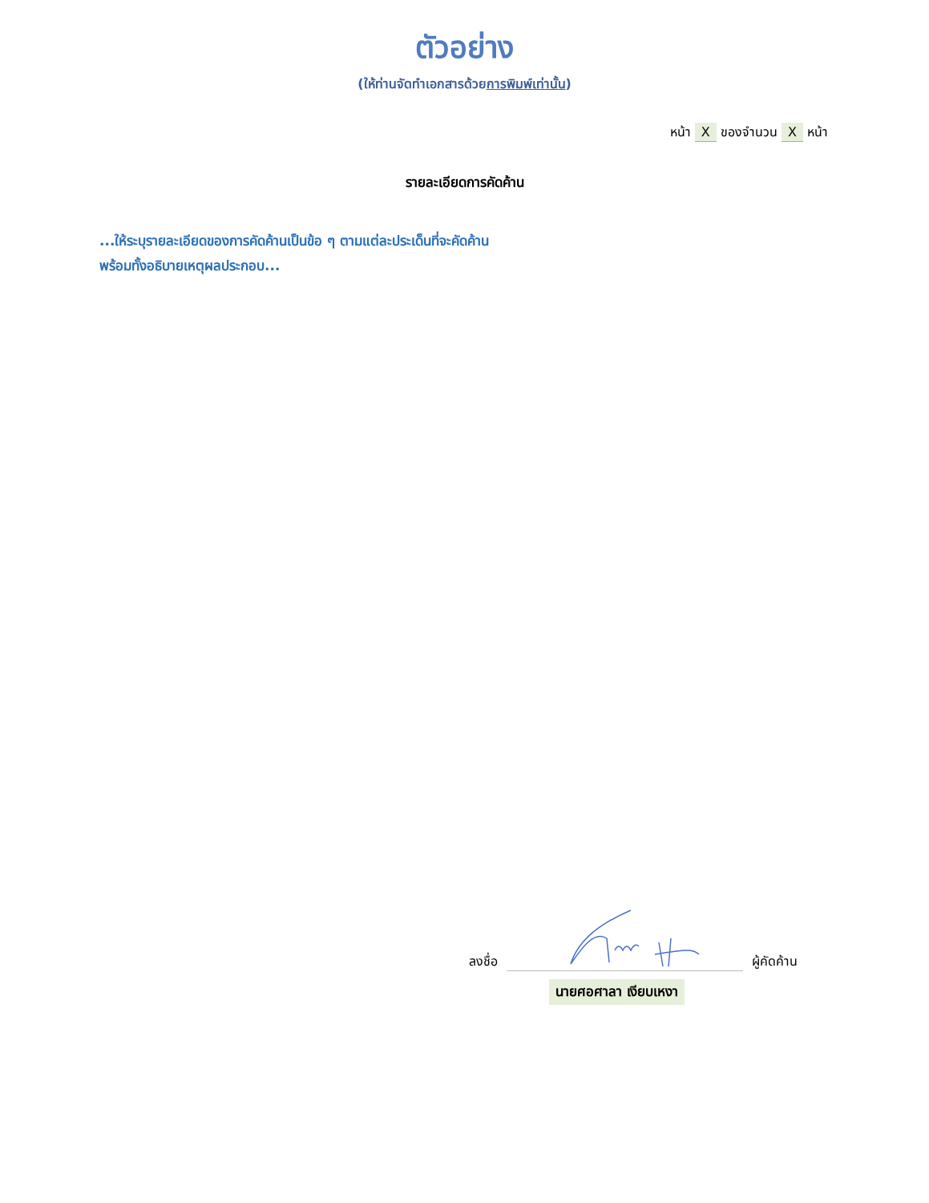ตัวอย่าง
(ให้ท่านจัดทำเอกสารด้วยการพิมพ์เท่านั้น)
หน้า X ของจำนวน X หน้า
รายละเอียดการคัดค้าน
...ให้ระบุรายละเอียดของการคัดค้านเป็นข้อ ๆ ตามแต่ละประเด็นที่จะคัดค้าน
พร้อมทั้งอธิบายเหตุผลประกอบ...
ลงชื่อ ผู้คัดค้าน
นายศอศาลา เงียบเหงา